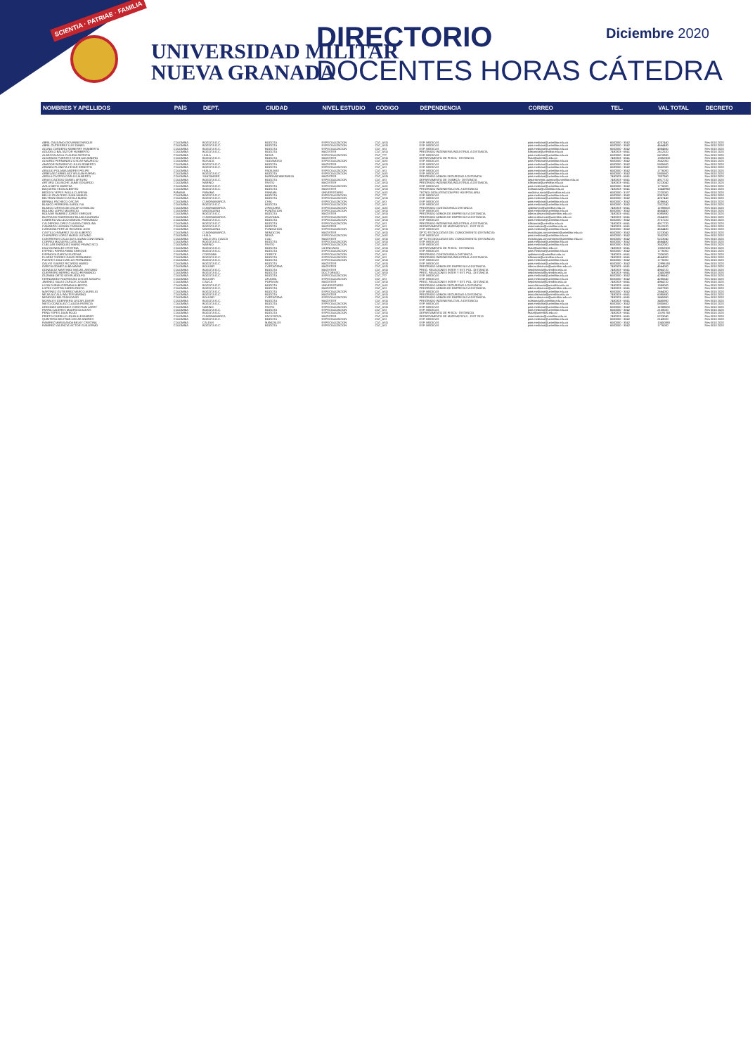SCIENTIA · PATRIAE · FAMILIA
UNIVERSIDAD MILITAR
NUEVA GRANADA
DIRECTORIO
DOCENTES HORAS CÁTEDRA
Diciembre 2020
| NOMBRES Y APELLIDOS | PAÍS | DEPT. | CIUDAD | NIVEL ESTUDIO | CÓDIGO | DEPENDENCIA | CORREO | TEL. | VAL TOTAL | DECRETO |
| --- | --- | --- | --- | --- | --- | --- | --- | --- | --- | --- |
| ABRIL GALEANO GIOVANNI ENRIQUE | COLOMBIA | BOGOTÁ D.C. | BOGOTÁ | ESPECIALIZACION | CAT_ASO | ESP. MEDICAS | post.medicina@unimilitar.edu.co | 6500000 - 3042 | 4257440 | Res 0010 2020 |
| ABRIL GUTIERREZ LUIS DANIEL | COLOMBIA | BOGOTÁ D.C. | BOGOTÁ | ESPECIALIZACION | CAT_ASO | ESP. MEDICAS | post.medicina@unimilitar.edu.co | 6500000 - 3042 | 4664480 | Res 0010 2020 |
| ACUÑA CORDERO KIMBERRY HUMBERTO | COLOMBIA | BOGOTÁ D.C. | BOGOTÁ | ESPECIALIZACION | CAT_ASI | ESP. MEDICAS | post.medicina@unimilitar.edu.co | 6500000 - 3042 | 4864660 | Res 0010 2020 |
| AGUDELO BALTAZTOR HUMBERTO | COLOMBIA | BOGOTÁ D.C. | BOGOTÁ | MAGISTER | CAT_ASO | PREGRADO INGENIERIA INDUSTRIAL A DISTANCIA | iidistancia@unimilitar.edu.co | 7480333 - 6841 | 2612520 | Res 0010 2020 |
| ALARCON AVILA CLAUDIA PATRICIA | COLOMBIA | HUILA | NEIVA | ESPECIALIZACION | CAT_??? | ESP. MEDICAS | post.medicina@unimilitar.edu.co | 6500000 - 3042 | 6478980 | Res 0010 2020 |
| ALVARADO PUENTES KEVIN ALEJANDRO | COLOMBIA | BOGOTÁ D.C. | BOGOTÁ | MAGISTER | CAT_ASO | DEPARTAMENTO DE FISICA - DISTANCIA | fisica@unimilitar.edu.co | 7480333 - 6841 | 13062600 | Res 0010 2020 |
| ALVAREZ FERNANDEZ OSCAR MAURICIO | COLOMBIA | BOYACÁ | SOGAMOSO | ESPECIALIZACION | CAT_AUX | ESP. MEDICAS | post.medicina@unimilitar.edu.co | 6500000 - 3042 | 3552000 | Res 0010 2020 |
| AMADOR PATARROYO JULIO ROBERTO | COLOMBIA | BOGOTÁ D.C. | BOGOTÁ | MAGISTER | CAT_ASO | ESP. MEDICAS | post.medicina@unimilitar.edu.co | 6500000 - 3042 | 5805600 | Res 0010 2020 |
| ARANDA PLONETA CESAR ERNESTO | COLOMBIA | BOGOTÁ D.C. | BOGOTÁ | ESPECIALIZACION | CAT_ASI | ESP. MEDICAS | post.medicina@unimilitar.edu.co | 6500000 - 3042 | 3552000 | Res 0010 2020 |
| ARAUJO POLANIA ANDRES FELIPE | COLOMBIA | HUILA | PADILMAS | ESPECIALIZACION | CAT_ASI | ESP. MEDICAS | post.medicina@unimilitar.edu.co | 6500000 - 3042 | 1776000 | Res 0010 2020 |
| ARBELAEZ ARBELAEZ WILLIAM RAFAEL | COLOMBIA | BOGOTÁ D.C. | BOGOTÁ | ESPECIALIZACION | CAT_AUX | ESP. MEDICAS | post.medicina@unimilitar.edu.co | 6500000 - 3042 | 5805600 | Res 0010 2020 |
| ARDILA CASTRO CARLOS ALBERTO | COLOMBIA | SANTANDER | BARRANCABERMEJA | MAGISTER | CAT_ASO | PREGRADO ADMON SEGURIDAD A DISTANCIA | post.medicina@unimilitar.edu.co | 7480333 - 6841 | 7837960 | Res 0010 2020 |
| ARIAS CAICEDO DANIEL ARTURO | COLOMBIA | BOGOTÁ D.C. | BOGOTÁ | ESPECIALIZACION | CAT_ASI | DEPARTAMENTO DE QUIMICA - DISTANCIA | departamento.quimica@unimilitar.edu.co | 7480333 - 6841 | 4917720 | Res 0010 2020 |
| ARTURO CALVACHE JAIME EDUARDO | COLOMBIA | NARIÑO | PASTO | MAGISTER | CAT_ASO | PREGRADO INGENIERIA INDUSTRIAL A DISTANCIA | iidistancia@unimilitar.edu.co | 7480333 - 6841 | 5223040 | Res 0010 2020 |
| AVILA NIETO MARITZA | COLOMBIA | BOGOTÁ D.C. | BOGOTÁ | ESPECIALIZACION | CAT_AUX | ESP. MEDICAS | post.medicina@unimilitar.edu.co | 6500000 - 3042 | 1776000 | Res 0010 2020 |
| BAQUERO VEGA ALBERTO | COLOMBIA | BOGOTÁ D.C. | BOGOTÁ | MAGISTER | CAT_ASO | PREGRADO INGENIERIA CIVIL A DISTANCIA | icdistancia@unimilitar.edu.co | 7480333 - 6841 | 10449960 | Res 0010 2020 |
| BEDOYA YEPES PAULA CLARENA | PANAMA | PANAMA | PANAMA | UNIVERSITARIO | CAT_AUX | TECNOLOGIA ATENCION PRE HOSPITALARIA | medicina.social@unimilitar.edu.co | 6500000 - 3197 | 2220000 | Res 0010 2020 |
| BELLO GUALTERO JUAN MANUEL | COLOMBIA | BOGOTÁ D.C. | BOGOTÁ | ESPECIALIZACION | CAT_??? | ESP. MEDICAS | post.medicina@unimilitar.edu.co | 6500000 - 3042 | 8097680 | Res 0010 2020 |
| BELTRAN DIMAS CASSILA MARIA | COLOMBIA | BOGOTÁ D.C. | BOGOTÁ | ESPECIALIZACION | CAT_ASO | ESP. MEDICAS | post.medicina@unimilitar.edu.co | 6500000 - 3042 | 4257440 | Res 0010 2020 |
| BERNAL PACHECO OSCAR | COLOMBIA | CUNDINAMARCA | CHIA | ESPECIALIZACION | CAT_ASI | ESP. MEDICAS | post.medicina@unimilitar.edu.co | 6500000 - 3042 | 4286640 | Res 0010 2020 |
| BLANCO FERREIRA KAROL IVA | COLOMBIA | BOGOTÁ D.C. | BOGOTÁ | ESPECIALIZACION | CAT_ASI | ESP. MEDICAS | post.medicina@unimilitar.edu.co | 6500000 - 3042 | 2322240 | Res 0010 2020 |
| BLANCO ORTEGON OSCAR OSWALDO | COLOMBIA | CUNDINAMARCA | ZIPAQUIRA | ESPECIALIZACION | CAT_AUX | PREGRADO CONTADURIA A DISTANCIA | cpdistancia@unimilitar.edu.co | 7480333 - 6841 | 11988000 | Res 0010 2020 |
| BOLAÑO LOPEZ MAURICIO | COLOMBIA | MAGDALENA | FUNDACION | ESPECIALIZACION | CAT_ASO | ESP. MEDICAS | post.medicina@unimilitar.edu.co | 6500000 - 3042 | 4664480 | Res 0010 2020 |
| BOLIVAR RAMIREZ JORGE ENRIQUE | COLOMBIA | BOGOTÁ D.C. | BOGOTÁ | MAGISTER | CAT_ASO | PREGRADO ADMON DE EMPRESAS A DISTANCIA | admon.distancia@unimilitar.edu.co | 7480333 - 6841 | 6095880 | Res 0010 2020 |
| BUITRAGO RODRIGUEZ BLANCA AURORA | COLOMBIA | CUNDINAMARCA | GUAYABAL | ESPECIALIZACION | CAT_AUX | PREGRADO ADMON DE EMPRESAS A DISTANCIA | admon.distancia@unimilitar.edu.co | 7480333 - 6841 | 2664000 | Res 0010 2020 |
| CABRERA VALLEJO MANUEL FERNANDO | COLOMBIA | BOGOTÁ D.C. | BOGOTÁ | ESPECIALIZACION | CAT_ASO | ESP. MEDICAS | post.medicina@unimilitar.edu.co | 6500000 - 3042 | 3757220 | Res 0010 2020 |
| CALDERON LOPEZ CLAUDIA CAROLINA | COLOMBIA | BOGOTÁ D.C. | BOGOTÁ | ESPECIALIZACION | CAT_ASI | PREGRADO INGENIERIA INDUSTRIAL A DISTANCIA | iidistancia@unimilitar.edu.co | 7480333 - 6841 | 4917720 | Res 0010 2020 |
| CAMARGO LOZANO CAROLINA | COLOMBIA | BOGOTÁ D.C. | BOGOTÁ | MAGISTER | CAT_ASI | DEPARTAMENTO DE MATEMATICAS - DIST 2013 | matematicas@unimilitar.edu.co | 7480333 - 6841 | 2612520 | Res 0010 2020 |
| CARMONA PERTUZ RICARDO JOSE | COLOMBIA | MAGDALENA | FUNDACION | ESPECIALIZACION | CAT_ASO | ESP. MEDICAS | post.medicina@unimilitar.edu.co | 6500000 - 3042 | 4664480 | Res 0010 2020 |
| CASTILLO RAMIREZ JULIO ALBERTO | COLOMBIA | CUNDINAMARCA | NEMOCON | MAGISTER | CAT_ASO | DPTO TECNOLOGIAS DEL CONOCIMIENTO (DISTANCIA) | tecnologias.conocimiento@unimilitar.edu.co | 6500000 - 3042 | 5223040 | Res 0010 2020 |
| CHAPARRO LOPEZ MARIO LUCIANO | COLOMBIA | HUILA | NEIVA | ESPECIALIZACION | CAT_AUX | ESP. MEDICAS | post.medicina@unimilitar.edu.co | 6500000 - 3042 | 3552000 | Res 0010 2020 |
| CONTRERAS CALLEJAS LILIANA CONSTANZA | COLOMBIA | VALLE DEL CAUCA | CALI | MAGISTER | CAT_ASO | DPTO TECNOLOGIAS DEL CONOCIMIENTO (DISTANCIA) | tecnologias.conocimiento@unimilitar.edu.co | 6500000 - 3042 | 5223040 | Res 0010 2020 |
| CORREA MAZUERA CATALINA | COLOMBIA | BOGOTÁ D.C. | BOGOTÁ | ESPECIALIZACION | CAT_ASO | ESP. MEDICAS | post.medicina@unimilitar.edu.co | 6500000 - 3042 | 4664480 | Res 0010 2020 |
| CUELLAR ENRIQUEZ MARIO FRANCISCO | COLOMBIA | NARIÑO | PASTO | ESPECIALIZACION | CAT_AUX | ESP. MEDICAS | post.medicina@unimilitar.edu.co | 6500000 - 3042 | 3552000 | Res 0010 2020 |
| DIAZ GONZALEZ CRISTINA | COLOMBIA | BOGOTÁ D.C. | BOGOTÁ | LICENCIADO | CAT_ASO | DEPARTAMENTO DE FISICA - DISTANCIA | fisica@unimilitar.edu.co | 7480333 - 6841 | 13062600 | Res 0010 2020 |
| ESPINEL PARRA FABIO ENRIQUE | COLOMBIA | BOGOTÁ D.C. | BOGOTÁ | ESPECIALIZACION | CAT_ASO | ESP. MEDICAS | post.medicina@unimilitar.edu.co | 6500000 - 3042 | 1776000 | Res 0010 2020 |
| ESPINOSA GARCIA EUGENIA | COLOMBIA | CORDOBA | CERETE | ESPECIALIZACION | CAT_ASI | PREGRADO CONTADURIA A DISTANCIA | cpdistancia@unimilitar.edu.co | 7480333 - 6841 | 7326000 | Res 0010 2020 |
| FLOREZ TORRES DAVID FERNANDO | COLOMBIA | BOGOTÁ D.C. | BOGOTÁ | ESPECIALIZACION | CAT_ASI | PREGRADO INGENIERIA INDUSTRIAL A DISTANCIA | iidistancia@unimilitar.edu.co | 7480333 - 6841 | 4664000 | Res 0010 2020 |
| FUENTES DIAZ CARLOS FERNANDO | COLOMBIA | BOGOTÁ D.C. | BOGOTÁ | ESPECIALIZACION | CAT_ASO | ESP. MEDICAS | post.medicina@unimilitar.edu.co | 6500000 - 3042 | 1776000 | Res 0010 2020 |
| GALVIS SUAREZ RICARDO MARIO | COLOMBIA | BOGOTÁ D.C. | BOGOTÁ | MAGISTER | CAT_ASO | ESP. MEDICAS | post.medicina@unimilitar.edu.co | 6500000 - 3042 | 12996160 | Res 0010 2020 |
| GARCIA GOMEZ ALBA MARIA | COLOMBIA | BOLIVAR | CARTAGENA | MAGISTER | CAT_ASO | PREGRADO ADMON DE EMPRESAS A DISTANCIA | admon.distancia@unimilitar.edu.co | 7480333 - 6841 | 4664000 | Res 0010 2020 |
| GONZALEZ MARTINEZ MIGUEL ANTONIO | COLOMBIA | BOGOTÁ D.C. | BOGOTÁ | MAGISTER | CAT_ASO | PREG. RELACIONES INTER Y EST. POL. DISTANCIA | riepdistancia@unimilitar.edu.co | 7480333 - 6841 | 4964720 | Res 0010 2020 |
| GUERRERO BERRIO HUGO FERNANDO | COLOMBIA | BOGOTÁ D.C. | BOGOTÁ | DOCTORADO | CAT_ASO | PREG. RELACIONES INTER Y EST. POL. DISTANCIA | riepdistancia@unimilitar.edu.co | 7480333 - 6841 | 10450880 | Res 0010 2020 |
| GUZMAN ORTIZ KEVIN ADOLFO | COLOMBIA | BOGOTÁ D.C. | BOGOTÁ | ESPECIALIZACION | CAT_??? | ESP. MEDICAS | post.medicina@unimilitar.edu.co | 6500000 - 3042 | 4286640 | Res 0010 2020 |
| HERNANDEZ RODRIGUEZ OSCAR ADOLFO | COLOMBIA | BOLIVAR | ARJONA | ESPECIALIZACION | CAT_ASI | ESP. MEDICAS | post.medicina@unimilitar.edu.co | 6500000 - 3042 | 4286640 | Res 0010 2020 |
| JIMENEZ SALAS CARLOS JULIAN | COLOMBIA | CAUCA | POPAYAN | MAGISTER | CAT_ASO | PREG. RELACIONES INTER Y EST. POL. DISTANCIA | riepdistancia@unimilitar.edu.co | 7480333 - 6841 | 4964720 | Res 0010 2020 |
| LEON DURAN GERMAN ALBERTO | COLOMBIA | BOGOTÁ D.C. | BOGOTÁ | UNIVERSITARIO | CAT_AUX | PREGRADO ADMON SEGURIDAD A DISTANCIA | asso.distancia@unimilitar.edu.co | 7480333 - 6841 | 1998000 | Res 0010 2020 |
| LOPEZ CASTRO KAREN ROCIO | COLOMBIA | BOGOTÁ D.C. | BOGOTÁ | MAGISTER | CAT_ASI | PREGRADO ADMON DE EMPRESAS A DISTANCIA | admon.distancia@unimilitar.edu.co | 7480333 - 6841 | 2437960 | Res 0010 2020 |
| MARTINEZ GUTIERREZ MARCO AURELIO | COLOMBIA | BOGOTÁ D.C. | BOGOTÁ | ESPECIALIZACION | CAT_ASO | ESP. MEDICAS | post.medicina@unimilitar.edu.co | 6500000 - 3042 | 2664000 | Res 0010 2020 |
| MEJIA ALCALA WALTER MARINO | COLOMBIA | BOGOTÁ D.C. | BOGOTÁ | MAGISTER | CAT_ASO | PREGRADO ADMON SEGURIDAD A DISTANCIA | asso.distancia@unimilitar.edu.co | 7480333 - 6841 | 6095880 | Res 0010 2020 |
| MENDOZA BELTRAN DAVID | COLOMBIA | BOLIVAR | CARTAGENA | ESPECIALIZACION | CAT_ASO | PREGRADO ADMON DE EMPRESAS A DISTANCIA | admon.distancia@unimilitar.edu.co | 7480333 - 6841 | 3465960 | Res 0010 2020 |
| MORALES GUERRERO OSCAR JAVIER | COLOMBIA | BOGOTÁ D.C. | BOGOTÁ | MAGISTER | CAT_ASO | PREGRADO INGENIERIA CIVIL A DISTANCIA | icdistancia@unimilitar.edu.co | 7480333 - 6841 | 3465960 | Res 0010 2020 |
| NIETO GONZALEZ CLAUDIA PATRICIA | COLOMBIA | BOGOTÁ D.C. | BOGOTÁ | ESPECIALIZACION | CAT_ASO | ESP. MEDICAS | post.medicina@unimilitar.edu.co | 6500000 - 3042 | 5805600 | Res 0010 2020 |
| ORDOÑEZ ORDOÑEZ CHRISTIAN LARRY | COLOMBIA | NARIÑO | PASTO | ESPECIALIZACION | CAT_ASO | ESP. MEDICAS | post.medicina@unimilitar.edu.co | 6500000 - 3042 | 11988000 | Res 0010 2020 |
| PARRA CACERES MAURICIO ALEXIS | COLOMBIA | BOGOTÁ D.C. | BOGOTÁ | ESPECIALIZACION | CAT_ASI | ESP. MEDICAS | post.medicina@unimilitar.edu.co | 6500000 - 3042 | 2108020 | Res 0010 2020 |
| PEÑA YEPES JUAN ROJO | COLOMBIA | BOGOTÁ D.C. | BOGOTÁ | ESPECIALIZACION | CAT_ASO | DEPARTAMENTO DE FISICA - DISTANCIA | fisica@unimilitar.edu.co | 7480333 - 6841 | 13191760 | Res 0010 2020 |
| PRIETO CARRILLO JOHN ALEXANDER | COLOMBIA | CUNDINAMARCA | FACATATIVA | MAGISTER | CAT_ASO | DEPARTAMENTO DE MATEMATICAS - DIST 2013 | matematicas@unimilitar.edu.co | 7480333 - 6841 | 5223040 | Res 0010 2020 |
| QUINTERO BELTRAN OSCAR ANDRES | COLOMBIA | BOGOTÁ D.C. | BOGOTÁ | ESPECIALIZACION | CAT_ASI | ESP. MEDICAS | post.medicina@unimilitar.edu.co | 6500000 - 3042 | 2148020 | Res 0010 2020 |
| RAMIREZ MARULANDA BELKY CRISTINA | COLOMBIA | CALDAS | MANIZALES | ESPECIALIZACION | CAT_ASO | ESP. MEDICAS | post.medicina@unimilitar.edu.co | 6500000 - 3042 | 10450880 | Res 0010 2020 |
| RAMIREZ VALENCIA VICTOR GUILLERMO | COLOMBIA | BOGOTÁ D.C. | BOGOTÁ | ESPECIALIZACION | CAT_ASI | ESP. MEDICAS | post.medicina@unimilitar.edu.co | 6500000 - 3042 | 1776000 | Res 0010 2020 |